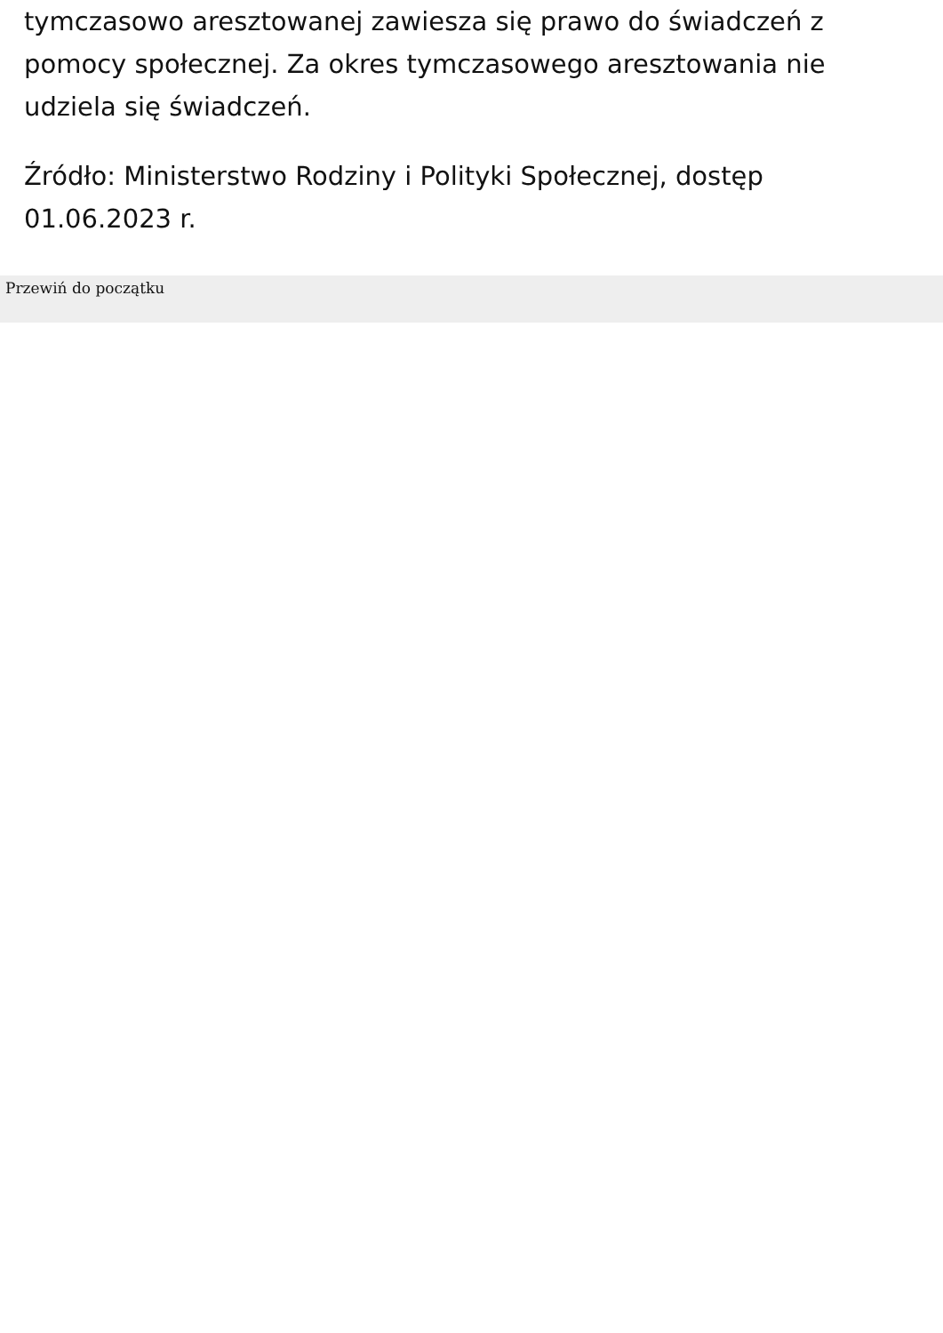tymczasowo aresztowanej zawiesza się prawo do świadczeń z pomocy społecznej. Za okres tymczasowego aresztowania nie udziela się świadczeń.
Źródło: Ministerstwo Rodziny i Polityki Społecznej, dostęp 01.06.2023 r.
Przewiń do początku